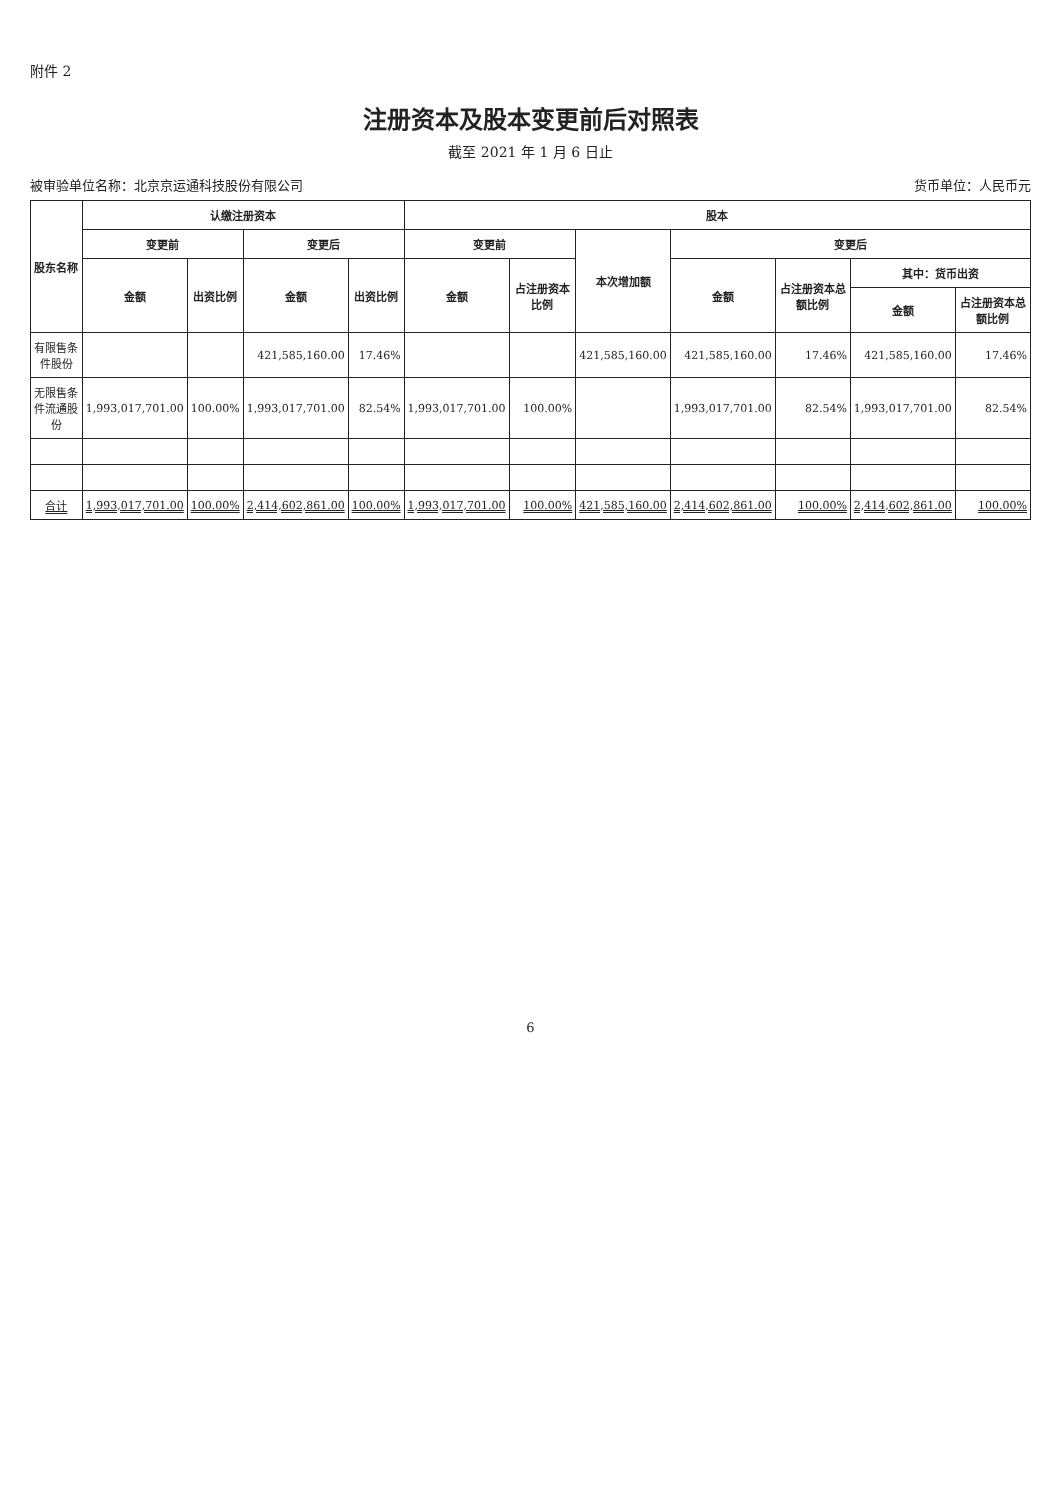附件 2
注册资本及股本变更前后对照表
截至 2021 年 1 月 6 日止
被审验单位名称：北京京运通科技股份有限公司 货币单位：人民币元
| 股东名称 | 认缴注册资本 | | | | 股本 | | | | | | |
| --- | --- | --- | --- | --- | --- | --- | --- | --- | --- | --- | --- |
| | 变更前 | | 变更后 | | 变更前 | | 本次增加额 | 变更后 | | | |
| | 金额 | 出资比例 | 金额 | 出资比例 | 金额 | 占注册资本比例 | | 金额 | 占注册资本总额比例 | 其中：货币出资 | |
| | | | | | | | | | | 金额 | 占注册资本总额比例 |
| 有限售条件股份 | | | 421,585,160.00 | 17.46% | | | 421,585,160.00 | 421,585,160.00 | 17.46% | 421,585,160.00 | 17.46% |
| 无限售条件流通股份 | 1,993,017,701.00 | 100.00% | 1,993,017,701.00 | 82.54% | 1,993,017,701.00 | 100.00% | | 1,993,017,701.00 | 82.54% | 1,993,017,701.00 | 82.54% |
| 合计 | 1,993,017,701.00 | 100.00% | 2,414,602,861.00 | 100.00% | 1,993,017,701.00 | 100.00% | 421,585,160.00 | 2,414,602,861.00 | 100.00% | 2,414,602,861.00 | 100.00% |
6